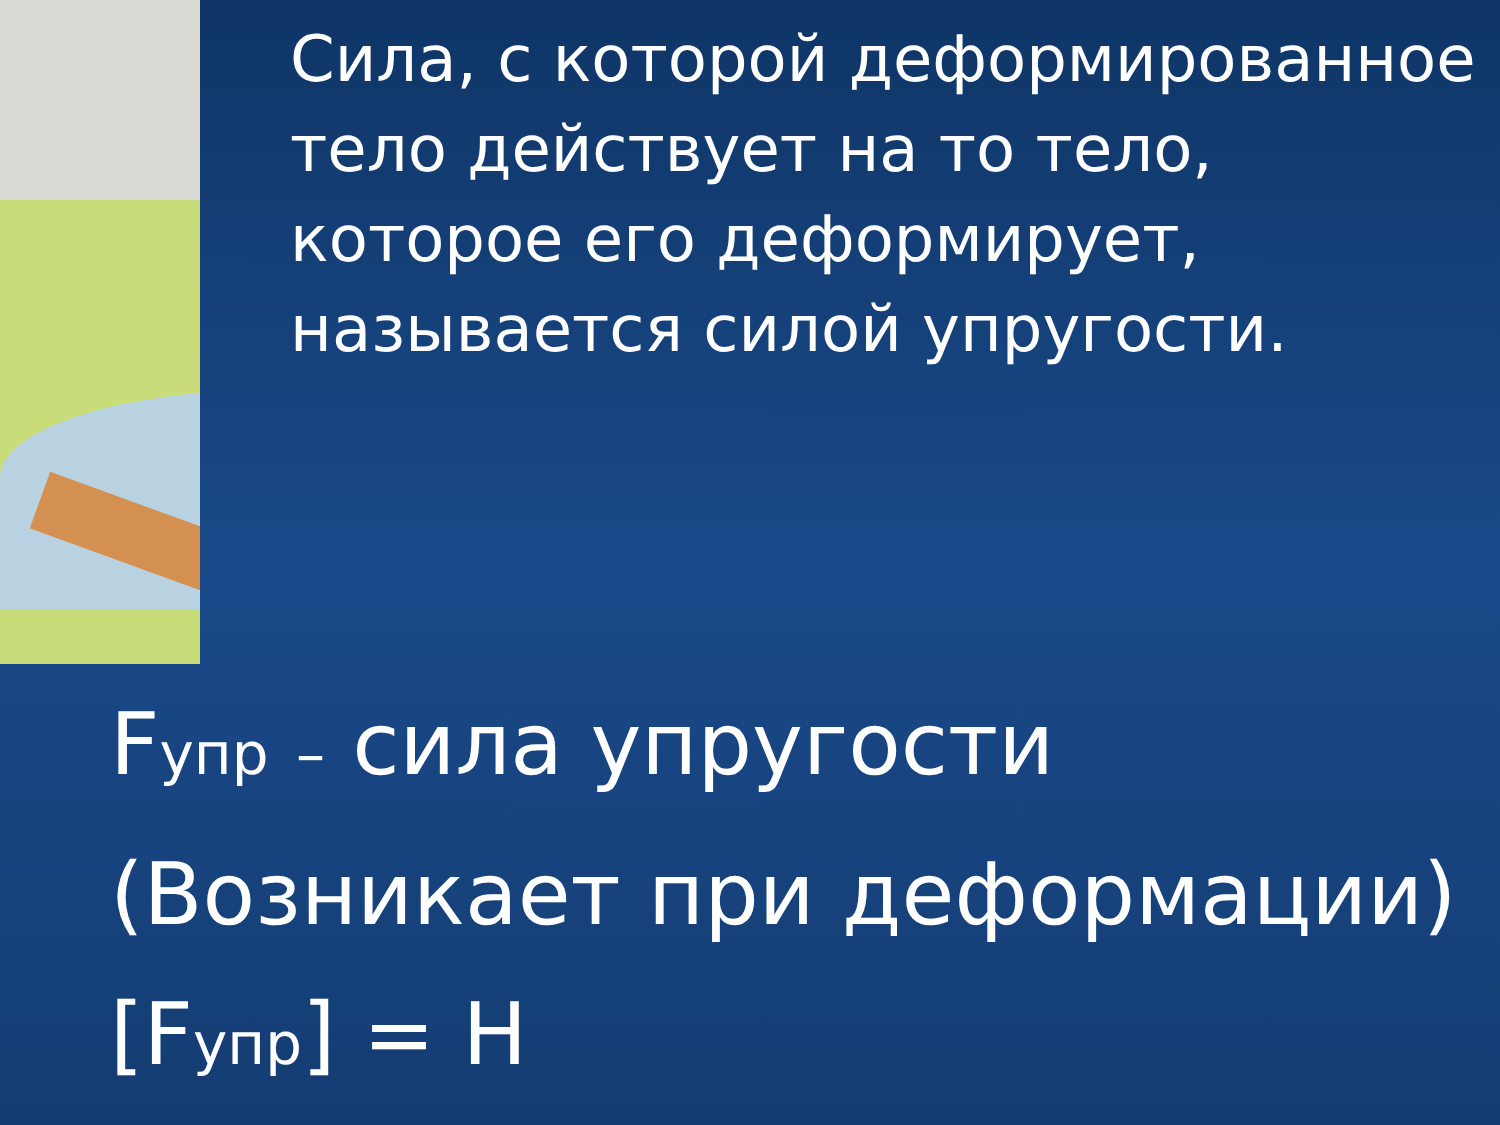Сила, с которой деформированное тело действует на то тело, которое его деформирует, называется силой упругости.
Fупр – сила упругости
(Возникает при деформации)
[Fупр] = Н